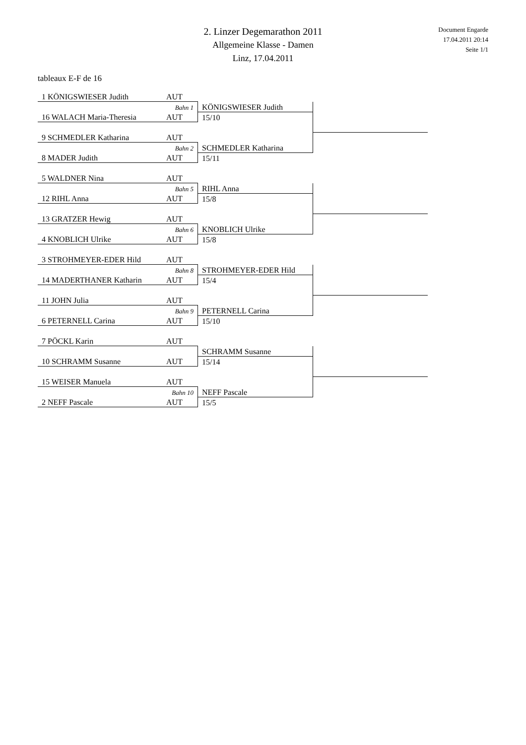2. Linzer Degemarathon 2011
Allgemeine Klasse - Damen
Linz, 17.04.2011
Document Engarde
17.04.2011 20:14
Seite 1/1
tableaux E-F de 16
| 1 KÖNIGSWIESER Judith | AUT | | |
| | Bahn 1 | KÖNIGSWIESER Judith | |
| 16 WALACH Maria-Theresia | AUT | 15/10 | |
| 9 SCHMEDLER Katharina | AUT | | |
| | Bahn 2 | SCHMEDLER Katharina | |
| 8 MADER Judith | AUT | 15/11 | |
| 5 WALDNER Nina | AUT | | |
| | Bahn 5 | RIHL Anna | |
| 12 RIHL Anna | AUT | 15/8 | |
| 13 GRATZER Hewig | AUT | | |
| | Bahn 6 | KNOBLICH Ulrike | |
| 4 KNOBLICH Ulrike | AUT | 15/8 | |
| 3 STROHMEYER-EDER Hild | AUT | | |
| | Bahn 8 | STROHMEYER-EDER Hild | |
| 14 MADERTHANER Katharin | AUT | 15/4 | |
| 11 JOHN Julia | AUT | | |
| | Bahn 9 | PETERNELL Carina | |
| 6 PETERNELL Carina | AUT | 15/10 | |
| 7 PÖCKL Karin | AUT | | |
| | | SCHRAMM Susanne | |
| 10 SCHRAMM Susanne | AUT | 15/14 | |
| 15 WEISER Manuela | AUT | | |
| | Bahn 10 | NEFF Pascale | |
| 2 NEFF Pascale | AUT | 15/5 | |